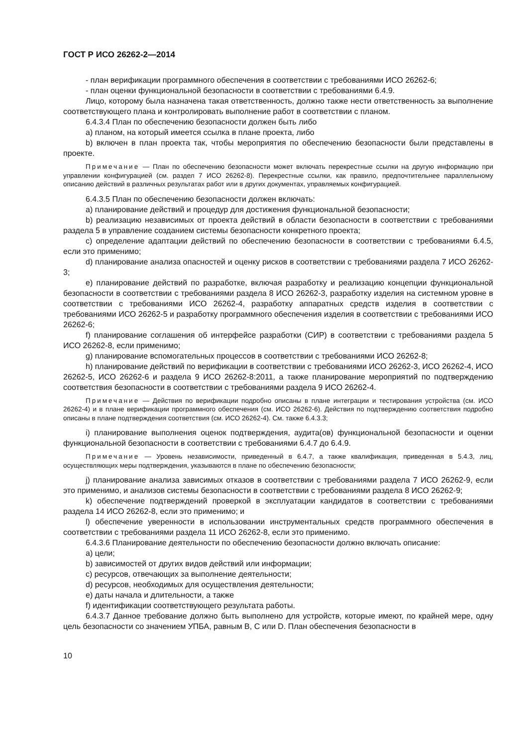ГОСТ Р ИСО 26262-2—2014
- план верификации программного обеспечения в соответствии с требованиями ИСО 26262-6;
- план оценки функциональной безопасности в соответствии с требованиями 6.4.9.
Лицо, которому была назначена такая ответственность, должно также нести ответственность за выполнение соответствующего плана и контролировать выполнение работ в соответствии с планом.
6.4.3.4 План по обеспечению безопасности должен быть либо
a) планом, на который имеется ссылка в плане проекта, либо
b) включен в план проекта так, чтобы мероприятия по обеспечению безопасности были представлены в проекте.
Примечание — План по обеспечению безопасности может включать перекрестные ссылки на другую информацию при управлении конфигурацией (см. раздел 7 ИСО 26262-8). Перекрестные ссылки, как правило, предпочтительнее параллельному описанию действий в различных результатах работ или в других документах, управляемых конфигурацией.
6.4.3.5 План по обеспечению безопасности должен включать:
a) планирование действий и процедур для достижения функциональной безопасности;
b) реализацию независимых от проекта действий в области безопасности в соответствии с требованиями раздела 5 в управление созданием системы безопасности конкретного проекта;
c) определение адаптации действий по обеспечению безопасности в соответствии с требованиями 6.4.5, если это применимо;
d) планирование анализа опасностей и оценку рисков в соответствии с требованиями раздела 7 ИСО 26262-3;
e) планирование действий по разработке, включая разработку и реализацию концепции функциональной безопасности в соответствии с требованиями раздела 8 ИСО 26262-3, разработку изделия на системном уровне в соответствии с требованиями ИСО 26262-4, разработку аппаратных средств изделия в соответствии с требованиями ИСО 26262-5 и разработку программного обеспечения изделия в соответствии с требованиями ИСО 26262-6;
f) планирование соглашения об интерфейсе разработки (СИР) в соответствии с требованиями раздела 5 ИСО 26262-8, если применимо;
g) планирование вспомогательных процессов в соответствии с требованиями ИСО 26262-8;
h) планирование действий по верификации в соответствии с требованиями ИСО 26262-3, ИСО 26262-4, ИСО 26262-5, ИСО 26262-6 и раздела 9 ИСО 26262-8:2011, а также планирование мероприятий по подтверждению соответствия безопасности в соответствии с требованиями раздела 9 ИСО 26262-4.
Примечание — Действия по верификации подробно описаны в плане интеграции и тестирования устройства (см. ИСО 26262-4) и в плане верификации программного обеспечения (см. ИСО 26262-6). Действия по подтверждению соответствия подробно описаны в плане подтверждения соответствия (см. ИСО 26262-4). См. также 6.4.3.3;
i) планирование выполнения оценок подтверждения, аудита(ов) функциональной безопасности и оценки функциональной безопасности в соответствии с требованиями 6.4.7 до 6.4.9.
Примечание — Уровень независимости, приведенный в 6.4.7, а также квалификация, приведенная в 5.4.3, лиц, осуществляющих меры подтверждения, указываются в плане по обеспечению безопасности;
j) планирование анализа зависимых отказов в соответствии с требованиями раздела 7 ИСО 26262-9, если это применимо, и анализов системы безопасности в соответствии с требованиями раздела 8 ИСО 26262-9;
k) обеспечение подтверждений проверкой в эксплуатации кандидатов в соответствии с требованиями раздела 14 ИСО 26262-8, если это применимо; и
l) обеспечение уверенности в использовании инструментальных средств программного обеспечения в соответствии с требованиями раздела 11 ИСО 26262-8, если это применимо.
6.4.3.6 Планирование деятельности по обеспечению безопасности должно включать описание:
a) цели;
b) зависимостей от других видов действий или информации;
c) ресурсов, отвечающих за выполнение деятельности;
d) ресурсов, необходимых для осуществления деятельности;
e) даты начала и длительности, а также
f) идентификации соответствующего результата работы.
6.4.3.7 Данное требование должно быть выполнено для устройств, которые имеют, по крайней мере, одну цель безопасности со значением УПБА, равным В, С или D. План обеспечения безопасности в
10